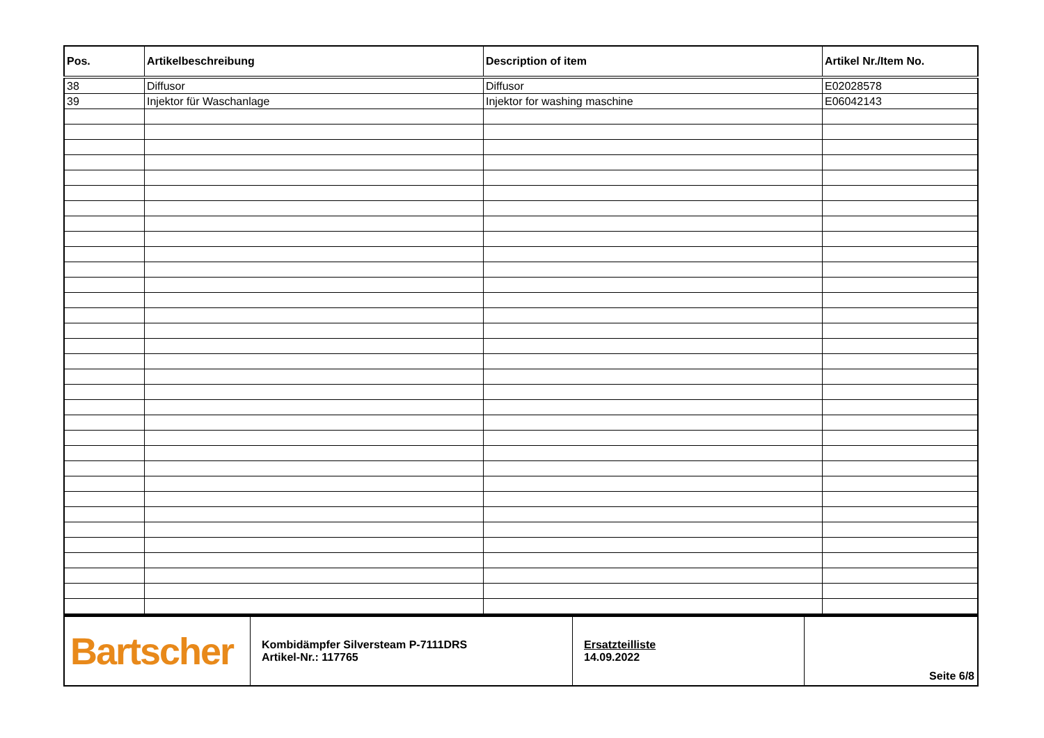| Pos. | Artikelbeschreibung | Description of item | Artikel Nr./Item No. |
| --- | --- | --- | --- |
| 38 | Diffusor | Diffusor | E02028578 |
| 39 | Injektor für Waschanlage | Injektor for washing maschine | E06042143 |
| Bartscher | Kombidämpfer Silversteam P-7111DRS Artikel-Nr.: 117765 | Ersatzteilliste 14.09.2022 | Seite 6/8 |